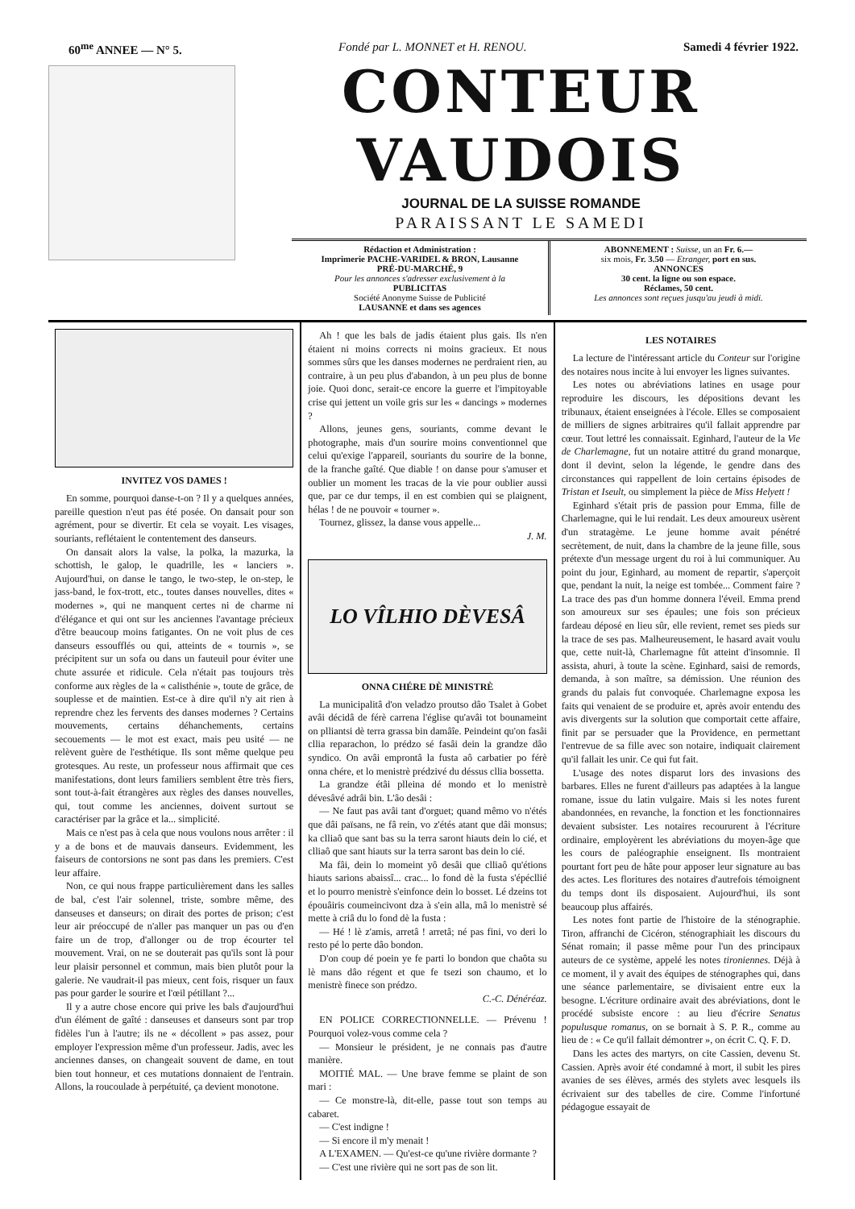60<sup>me</sup> ANNEE — N° 5. Fondé par L. MONNET et H. RENOU. Samedi 4 février 1922.
CONTEUR VAUDOIS
JOURNAL DE LA SUISSE ROMANDE
PARAISSANT LE SAMEDI
Rédaction et Administration :
Imprimerie PACHE-VARIDEL & BRON, Lausanne
PRÉ-DU-MARCHÉ, 9
Pour les annonces s'adresser exclusivement à la
PUBLICITAS
Société Anonyme Suisse de Publicité
LAUSANNE et dans ses agences
ABONNEMENT : Suisse, un an Fr. 6.—
six mois, Fr. 3.50 — Etranger, port en sus.
ANNONCES
30 cent. la ligne ou son espace.
Réclames, 50 cent.
Les annonces sont reçues jusqu'au jeudi à midi.
INVITEZ VOS DAMES !
En somme, pourquoi danse-t-on ? Il y a quelques années, pareille question n'eut pas été posée. On dansait pour son agrément, pour se divertir. Et cela se voyait. Les visages, souriants, reflétaient le contentement des danseurs.
On dansait alors la valse, la polka, la mazurka, la schottish, le galop, le quadrille, les « lanciers ». Aujourd'hui, on danse le tango, le two-step, le on-step, le jass-band, le fox-trott, etc., toutes danses nouvelles, dites « modernes », qui ne manquent certes ni de charme ni d'élégance et qui ont sur les anciennes l'avantage précieux d'être beaucoup moins fatigantes. On ne voit plus de ces danseurs essoufflés ou qui, atteints de « tournis », se précipitent sur un sofa ou dans un fauteuil pour éviter une chute assurée et ridicule. Cela n'était pas toujours très conforme aux règles de la « calisthénie », toute de grâce, de souplesse et de maintien. Est-ce à dire qu'il n'y ait rien à reprendre chez les fervents des danses modernes ? Certains mouvements, certains déhanchements, certains secouements — le mot est exact, mais peu usité — ne relèvent guère de l'esthétique. Ils sont même quelque peu grotesques. Au reste, un professeur nous affirmait que ces manifestations, dont leurs familiers semblent être très fiers, sont tout-à-fait étrangères aux règles des danses nouvelles, qui, tout comme les anciennes, doivent surtout se caractériser par la grâce et la... simplicité.
Mais ce n'est pas à cela que nous voulons nous arrêter : il y a de bons et de mauvais danseurs. Evidemment, les faiseurs de contorsions ne sont pas dans les premiers. C'est leur affaire.
Non, ce qui nous frappe particulièrement dans les salles de bal, c'est l'air solennel, triste, sombre même, des danseuses et danseurs; on dirait des portes de prison; c'est leur air préoccupé de n'aller pas manquer un pas ou d'en faire un de trop, d'allonger ou de trop écourter tel mouvement. Vrai, on ne se douterait pas qu'ils sont là pour leur plaisir personnel et commun, mais bien plutôt pour la galerie. Ne vaudrait-il pas mieux, cent fois, risquer un faux pas pour garder le sourire et l'œil pétillant ?...
Il y a autre chose encore qui prive les bals d'aujourd'hui d'un élément de gaîté : danseuses et danseurs sont par trop fidèles l'un à l'autre; ils ne « décollent » pas assez, pour employer l'expression même d'un professeur. Jadis, avec les anciennes danses, on changeait souvent de dame, en tout bien tout honneur, et ces mutations donnaient de l'entrain. Allons, la roucoulade à perpétuité, ça devient monotone.
Ah ! que les bals de jadis étaient plus gais. Ils n'en étaient ni moins corrects ni moins gracieux. Et nous sommes sûrs que les danses modernes ne perdraient rien, au contraire, à un peu plus d'abandon, à un peu plus de bonne joie. Quoi donc, serait-ce encore la guerre et l'impitoyable crise qui jettent un voile gris sur les « dancings » modernes ?
Allons, jeunes gens, souriants, comme devant le photographe, mais d'un sourire moins conventionnel que celui qu'exige l'appareil, souriants du sourire de la bonne, de la franche gaîté. Que diable ! on danse pour s'amuser et oublier un moment les tracas de la vie pour oublier aussi que, par ce dur temps, il en est combien qui se plaignent, hélas ! de ne pouvoir « tourner ».
Tournez, glissez, la danse vous appelle...
J. M.
LO VÎLHIO DÈVESÂ
ONNA CHÉRE DÈ MINISTRÈ
La municipalitâ d'on veladzo proutso dâo Tsalet à Gobet avâi décidâ de férè carrena l'église qu'avâi tot bounameint on plliantsi dè terra grassa bin damâîe. Peindeint qu'on fasâi cllia reparachon, lo prédzo sé fasâi dein la grandze dâo syndico. On avâi emprontâ la fusta aô carbatier po férè onna chére, et lo menistrè prédzivé du déssus cllia bossetta.
La grandze étâi plleina dé mondo et lo menistrè dévesâvé adrâi bin. L'âo desâi :
— Ne faut pas avâi tant d'orguet; quand mêmo vo n'étés que dâi païsans, ne fâ rein, vo z'étés atant que dâi monsus; ka clliaô que sant bas su la terra saront hiauts dein lo cié, et clliaô que sant hiauts sur la terra saront bas dein lo cié.
Ma fâi, dein lo momeint yô desâi que clliaô qu'étions hiauts sarions abaissî... crac... lo fond dè la fusta s'épécllié et lo pourro menistrè s'einfonce dein lo bosset. Lé dzeins tot épouâiris coumeincivont dza à s'ein alla, mâ lo menistrè sé mette à criâ du lo fond dè la fusta :
— Hé ! lè z'amis, arretâ ! arretâ; né pas fini, vo deri lo resto pé lo perte dâo bondon.
D'on coup dé poein ye fe parti lo bondon que chaôta su lè mans dâo régent et que fe tsezi son chaumo, et lo menistrè finece son prédzo.
C.-C. Dénéréaz.
EN POLICE CORRECTIONNELLE. — Prévenu ! Pourquoi volez-vous comme cela ?
— Monsieur le président, je ne connais pas d'autre manière.
MOITIÉ MAL. — Une brave femme se plaint de son mari :
— Ce monstre-là, dit-elle, passe tout son temps au cabaret.
— C'est indigne !
— Si encore il m'y menait !
A L'EXAMEN. — Qu'est-ce qu'une rivière dormante ?
— C'est une rivière qui ne sort pas de son lit.
LES NOTAIRES
La lecture de l'intéressant article du Conteur sur l'origine des notaires nous incite à lui envoyer les lignes suivantes.
Les notes ou abréviations latines en usage pour reproduire les discours, les dépositions devant les tribunaux, étaient enseignées à l'école. Elles se composaient de milliers de signes arbitraires qu'il fallait apprendre par cœur. Tout lettré les connaissait. Eginhard, l'auteur de la Vie de Charlemagne, fut un notaire attitré du grand monarque, dont il devint, selon la légende, le gendre dans des circonstances qui rappellent de loin certains épisodes de Tristan et Iseult, ou simplement la pièce de Miss Helyett !
Eginhard s'était pris de passion pour Emma, fille de Charlemagne, qui le lui rendait. Les deux amoureux usèrent d'un stratagème. Le jeune homme avait pénétré secrètement, de nuit, dans la chambre de la jeune fille, sous prétexte d'un message urgent du roi à lui communiquer. Au point du jour, Eginhard, au moment de repartir, s'aperçoit que, pendant la nuit, la neige est tombée... Comment faire ? La trace des pas d'un homme donnera l'éveil. Emma prend son amoureux sur ses épaules; une fois son précieux fardeau déposé en lieu sûr, elle revient, remet ses pieds sur la trace de ses pas. Malheureusement, le hasard avait voulu que, cette nuit-là, Charlemagne fût atteint d'insomnie. Il assista, ahuri, à toute la scène. Eginhard, saisi de remords, demanda, à son maître, sa démission. Une réunion des grands du palais fut convoquée. Charlemagne exposa les faits qui venaient de se produire et, après avoir entendu des avis divergents sur la solution que comportait cette affaire, finit par se persuader que la Providence, en permettant l'entrevue de sa fille avec son notaire, indiquait clairement qu'il fallait les unir. Ce qui fut fait.
L'usage des notes disparut lors des invasions des barbares. Elles ne furent d'ailleurs pas adaptées à la langue romane, issue du latin vulgaire. Mais si les notes furent abandonnées, en revanche, la fonction et les fonctionnaires devaient subsister. Les notaires recoururent à l'écriture ordinaire, employèrent les abréviations du moyen-âge que les cours de paléographie enseignent. Ils montraient pourtant fort peu de hâte pour apposer leur signature au bas des actes. Les floritures des notaires d'autrefois témoignent du temps dont ils disposaient. Aujourd'hui, ils sont beaucoup plus affairés.
Les notes font partie de l'histoire de la sténographie. Tiron, affranchi de Cicéron, sténographiait les discours du Sénat romain; il passe même pour l'un des principaux auteurs de ce système, appelé les notes tironiennes. Déjà à ce moment, il y avait des équipes de sténographes qui, dans une séance parlementaire, se divisaient entre eux la besogne. L'écriture ordinaire avait des abréviations, dont le procédé subsiste encore : au lieu d'écrire Senatus populusque romanus, on se bornait à S. P. R., comme au lieu de : « Ce qu'il fallait démontrer », on écrit C. Q. F. D.
Dans les actes des martyrs, on cite Cassien, devenu St. Cassien. Après avoir été condamné à mort, il subit les pires avanies de ses élèves, armés des stylets avec lesquels ils écrivaient sur des tabelles de cire. Comme l'infortuné pédagogue essayait de